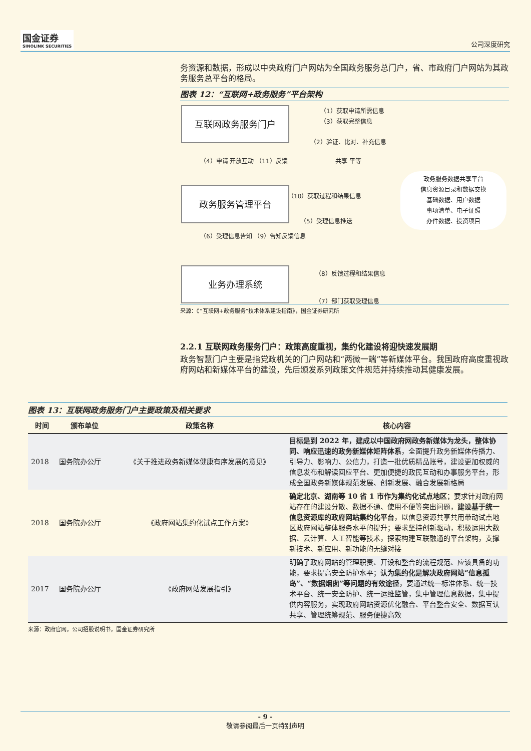国金证券
SINOLINK SECURITIES
公司深度研究
务资源和数据，形成以中央政府门户网站为全国政务服务总门户，省、市政府门户网站为其政务服务总平台的格局。
图表 12：“互联网+政务服务”平台架构
互联网政务服务门户
政务服务管理平台
业务办理系统
（1）获取申请所需信息
（3）获取完整信息
（2）验证、比对、补充信息
（4）申请 开放互动 （11）反馈 共享 平等
政务服务数据共享平台
信息资源目录和数据交换
基础数据、用户数据
事项清单、电子证照
办件数据、投资项目
（10）获取过程和结果信息
（5）受理信息推送
（6）受理信息告知 （9）告知反馈信息
（8）反馈过程和结果信息
（7）部门获取受理信息
来源：《“互联网+政务服务”技术体系建设指南》，国金证券研究所
2.2.1 互联网政务服务门户：政策高度重视，集约化建设将迎快速发展期
政务智慧门户主要是指党政机关的门户网站和“两微一端”等新媒体平台。我国政府高度重视政府网站和新媒体平台的建设，先后颁发系列政策文件规范并持续推动其健康发展。
图表 13：互联网政务服务门户主要政策及相关要求
| 时间 | 颁布单位 | 政策名称 | 核心内容 |
| --- | --- | --- | --- |
| 2018 | 国务院办公厅 | 《关于推进政务新媒体健康有序发展的意见》 | 目标是到 2022 年，建成以中国政府网政务新媒体为龙头，整体协同、响应迅速的政务新媒体矩阵体系 ，全面提升政务新媒体传播力、引导力、影响力、公信力，打造一批优质精品账号，建设更加权威的信息发布和解读回应平台、更加便捷的政民互动和办事服务平台，形成全国政务新媒体规范发展、创新发展、融合发展新格局 |
| 2018 | 国务院办公厅 | 《政府网站集约化试点工作方案》 | 确定北京、湖南等 10 省 1 市作为集约化试点地区 ；要求针对政府网站存在的建设分散、数据不通、使用不便等突出问题， 建设基于统一信息资源库的政府网站集约化平台 ，以信息资源共享共用带动试点地区政府网站整体服务水平的提升；要求坚持创新驱动，积极运用大数据、云计算、人工智能等技术，探索构建互联融通的平台架构，支撑新技术、新应用、新功能的无缝对接 |
| 2017 | 国务院办公厅 | 《政府网站发展指引》 | 明确了政府网站的管理职责、开设和整合的流程规范、应该具备的功能，要求提高安全防护水平； 认为集约化是解决政府网站“信息孤岛”、“数据烟囱”等问题的有效途径 ，要通过统一标准体系、统一技术平台、统一安全防护、统一运维监管，集中管理信息数据，集中提供内容服务，实现政府网站资源优化融合、平台整合安全、数据互认共享、管理统筹规范、服务便捷高效 |
来源：政府官网，公司招股说明书，国金证券研究所
- 9 -
敬请参阅最后一页特别声明